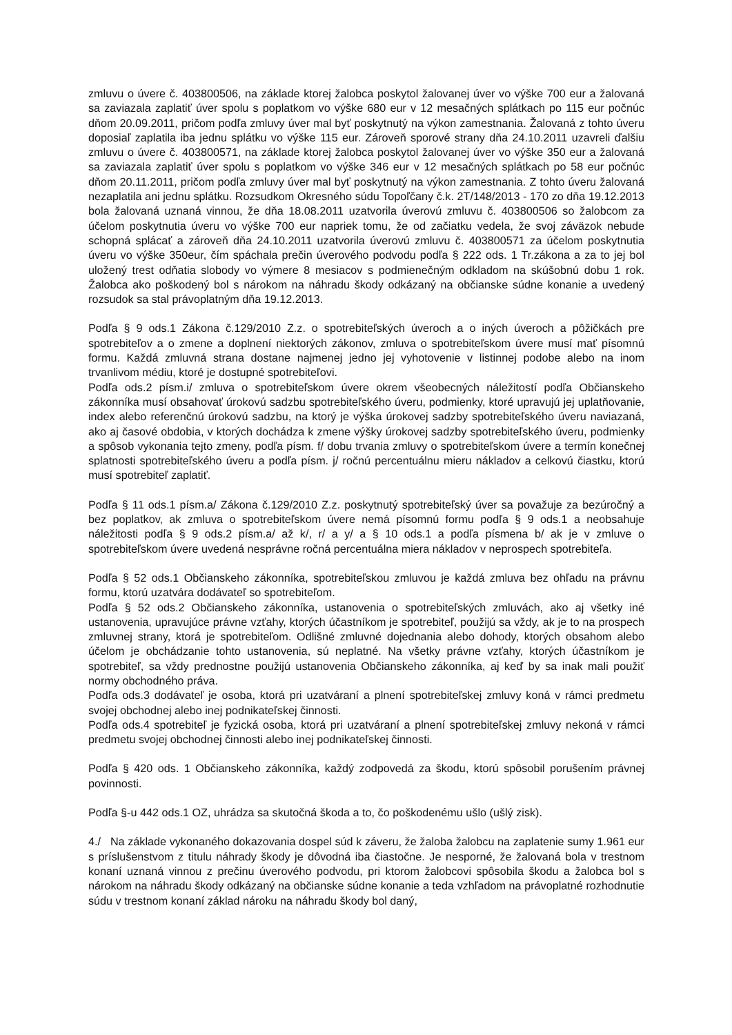zmluvu o úvere č. 403800506, na základe ktorej žalobca poskytol žalovanej úver vo výške 700 eur a žalovaná sa zaviazala zaplatiť úver spolu s poplatkom vo výške 680 eur v 12 mesačných splátkach po 115 eur počnúc dňom 20.09.2011, pričom podľa zmluvy úver mal byť poskytnutý na výkon zamestnania. Žalovaná z tohto úveru doposiaľ zaplatila iba jednu splátku vo výške 115 eur. Zároveň sporové strany dňa 24.10.2011 uzavreli ďalšiu zmluvu o úvere č. 403800571, na základe ktorej žalobca poskytol žalovanej úver vo výške 350 eur a žalovaná sa zaviazala zaplatiť úver spolu s poplatkom vo výške 346 eur v 12 mesačných splátkach po 58 eur počnúc dňom 20.11.2011, pričom podľa zmluvy úver mal byť poskytnutý na výkon zamestnania. Z tohto úveru žalovaná nezaplatila ani jednu splátku. Rozsudkom Okresného súdu Topoľčany č.k. 2T/148/2013 - 170 zo dňa 19.12.2013 bola žalovaná uznaná vinnou, že dňa 18.08.2011 uzatvorila úverovú zmluvu č. 403800506 so žalobcom za účelom poskytnutia úveru vo výške 700 eur napriek tomu, že od začiatku vedela, že svoj záväzok nebude schopná splácať a zároveň dňa 24.10.2011 uzatvorila úverovú zmluvu č. 403800571 za účelom poskytnutia úveru vo výške 350eur, čím spáchala prečin úverového podvodu podľa § 222 ods. 1 Tr.zákona a za to jej bol uložený trest odňatia slobody vo výmere 8 mesiacov s podmienečným odkladom na skúšobnú dobu 1 rok. Žalobca ako poškodený bol s nárokom na náhradu škody odkázaný na občianske súdne konanie a uvedený rozsudok sa stal právoplatným dňa 19.12.2013.
Podľa § 9 ods.1 Zákona č.129/2010 Z.z. o spotrebiteľských úveroch a o iných úveroch a pôžičkách pre spotrebiteľov a o zmene a doplnení niektorých zákonov, zmluva o spotrebiteľskom úvere musí mať písomnú formu. Každá zmluvná strana dostane najmenej jedno jej vyhotovenie v listinnej podobe alebo na inom trvanlivom médiu, ktoré je dostupné spotrebiteľovi.
Podľa ods.2 písm.i/ zmluva o spotrebiteľskom úvere okrem všeobecných náležitostí podľa Občianskeho zákonníka musí obsahovať úrokovú sadzbu spotrebiteľského úveru, podmienky, ktoré upravujú jej uplatňovanie, index alebo referenčnú úrokovú sadzbu, na ktorý je výška úrokovej sadzby spotrebiteľského úveru naviazaná, ako aj časové obdobia, v ktorých dochádza k zmene výšky úrokovej sadzby spotrebiteľského úveru, podmienky a spôsob vykonania tejto zmeny, podľa písm. f/ dobu trvania zmluvy o spotrebiteľskom úvere a termín konečnej splatnosti spotrebiteľského úveru a podľa písm. j/ ročnú percentuálnu mieru nákladov a celkovú čiastku, ktorú musí spotrebiteľ zaplatiť.
Podľa § 11 ods.1 písm.a/ Zákona č.129/2010 Z.z. poskytnutý spotrebiteľský úver sa považuje za bezúročný a bez poplatkov, ak zmluva o spotrebiteľskom úvere nemá písomnú formu podľa § 9 ods.1 a neobsahuje náležitosti podľa § 9 ods.2 písm.a/ až k/, r/ a y/ a § 10 ods.1 a podľa písmena b/ ak je v zmluve o spotrebiteľskom úvere uvedená nesprávne ročná percentuálna miera nákladov v neprospech spotrebiteľa.
Podľa § 52 ods.1 Občianskeho zákonníka, spotrebiteľskou zmluvou je každá zmluva bez ohľadu na právnu formu, ktorú uzatvára dodávateľ so spotrebiteľom.
Podľa § 52 ods.2 Občianskeho zákonníka, ustanovenia o spotrebiteľských zmluvách, ako aj všetky iné ustanovenia, upravujúce právne vzťahy, ktorých účastníkom je spotrebiteľ, použijú sa vždy, ak je to na prospech zmluvnej strany, ktorá je spotrebiteľom. Odlišné zmluvné dojednania alebo dohody, ktorých obsahom alebo účelom je obchádzanie tohto ustanovenia, sú neplatné. Na všetky právne vzťahy, ktorých účastníkom je spotrebiteľ, sa vždy prednostne použijú ustanovenia Občianskeho zákonníka, aj keď by sa inak mali použiť normy obchodného práva.
Podľa ods.3 dodávateľ je osoba, ktorá pri uzatváraní a plnení spotrebiteľskej zmluvy koná v rámci predmetu svojej obchodnej alebo inej podnikateľskej činnosti.
Podľa ods.4 spotrebiteľ je fyzická osoba, ktorá pri uzatváraní a plnení spotrebiteľskej zmluvy nekoná v rámci predmetu svojej obchodnej činnosti alebo inej podnikateľskej činnosti.
Podľa § 420 ods. 1 Občianskeho zákonníka, každý zodpovedá za škodu, ktorú spôsobil porušením právnej povinnosti.
Podľa §-u 442 ods.1 OZ, uhrádza sa skutočná škoda a to, čo poškodenému ušlo (ušlý zisk).
4./ Na základe vykonaného dokazovania dospel súd k záveru, že žaloba žalobcu na zaplatenie sumy 1.961 eur s príslušenstvom z titulu náhrady škody je dôvodná iba čiastočne. Je nesporné, že žalovaná bola v trestnom konaní uznaná vinnou z prečinu úverového podvodu, pri ktorom žalobcovi spôsobila škodu a žalobca bol s nárokom na náhradu škody odkázaný na občianske súdne konanie a teda vzhľadom na právoplatné rozhodnutie súdu v trestnom konaní základ nároku na náhradu škody bol daný,